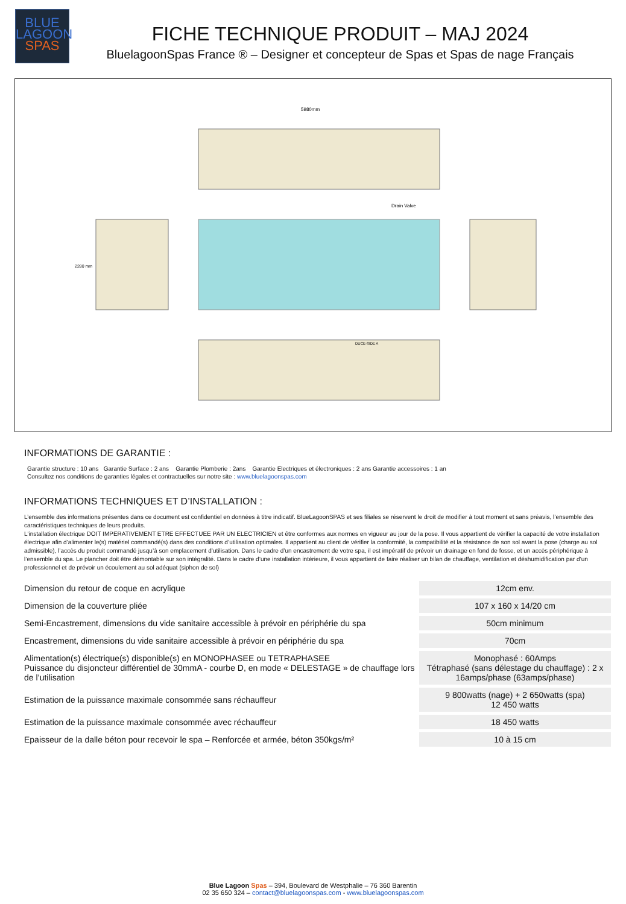BLUE
LAGOON
SPAS
FICHE TECHNIQUE PRODUIT – MAJ 2024
BluelagoonSpas France ® – Designer et concepteur de Spas et Spas de nage Français
5980mm
Drain Valve
DUCE-SIDE A
2280 mm
INFORMATIONS DE GARANTIE :
Garantie structure : 10 ans Garantie Surface : 2 ans Garantie Plomberie : 2ans Garantie Electriques et électroniques : 2 ans Garantie accessoires : 1 an
Consultez nos conditions de garanties légales et contractuelles sur notre site : www.bluelagoonspas.com
INFORMATIONS TECHNIQUES ET D’INSTALLATION :
L’ensemble des informations présentes dans ce document est confidentiel en données à titre indicatif. BlueLagoonSPAS et ses filiales se réservent le droit de modifier à tout moment et sans préavis, l’ensemble des caractéristiques techniques de leurs produits.
L'installation électrique DOIT IMPERATIVEMENT ETRE EFFECTUEE PAR UN ELECTRICIEN et être conformes aux normes en vigueur au jour de la pose. Il vous appartient de vérifier la capacité de votre installation électrique afin d’alimenter le(s) matériel commandé(s) dans des conditions d’utilisation optimales. Il appartient au client de vérifier la conformité, la compatibilité et la résistance de son sol avant la pose (charge au sol admissible), l’accès du produit commandé jusqu’à son emplacement d’utilisation. Dans le cadre d’un encastrement de votre spa, il est impératif de prévoir un drainage en fond de fosse, et un accès périphérique à l’ensemble du spa. Le plancher doit être démontable sur son intégralité. Dans le cadre d’une installation intérieure, il vous appartient de faire réaliser un bilan de chauffage, ventilation et déshumidification par d’un professionnel et de prévoir un écoulement au sol adéquat (siphon de sol)
| Dimension du retour de coque en acrylique | 12cm env. |
| Dimension de la couverture pliée | 107 x 160 x 14/20 cm |
| Semi-Encastrement, dimensions du vide sanitaire accessible à prévoir en périphérie du spa | 50cm minimum |
| Encastrement, dimensions du vide sanitaire accessible à prévoir en périphérie du spa | 70cm |
| Alimentation(s) électrique(s) disponible(s) en MONOPHASEE ou TETRAPHASEE Puissance du disjoncteur différentiel de 30mmA - courbe D, en mode « DELESTAGE » de chauffage lors de l’utilisation | Monophasé : 60Amps Tétraphasé (sans délestage du chauffage) : 2 x 16amps/phase (63amps/phase) |
| Estimation de la puissance maximale consommée sans réchauffeur | 9 800watts (nage) + 2 650watts (spa) 12 450 watts |
| Estimation de la puissance maximale consommée avec réchauffeur | 18 450 watts |
| Epaisseur de la dalle béton pour recevoir le spa – Renforcée et armée, béton 350kgs/m² | 10 à 15 cm |
Blue Lagoon Spas – 394, Boulevard de Westphalie – 76 360 Barentin
02 35 650 324 – contact@bluelagoonspas.com - www.bluelagoonspas.com